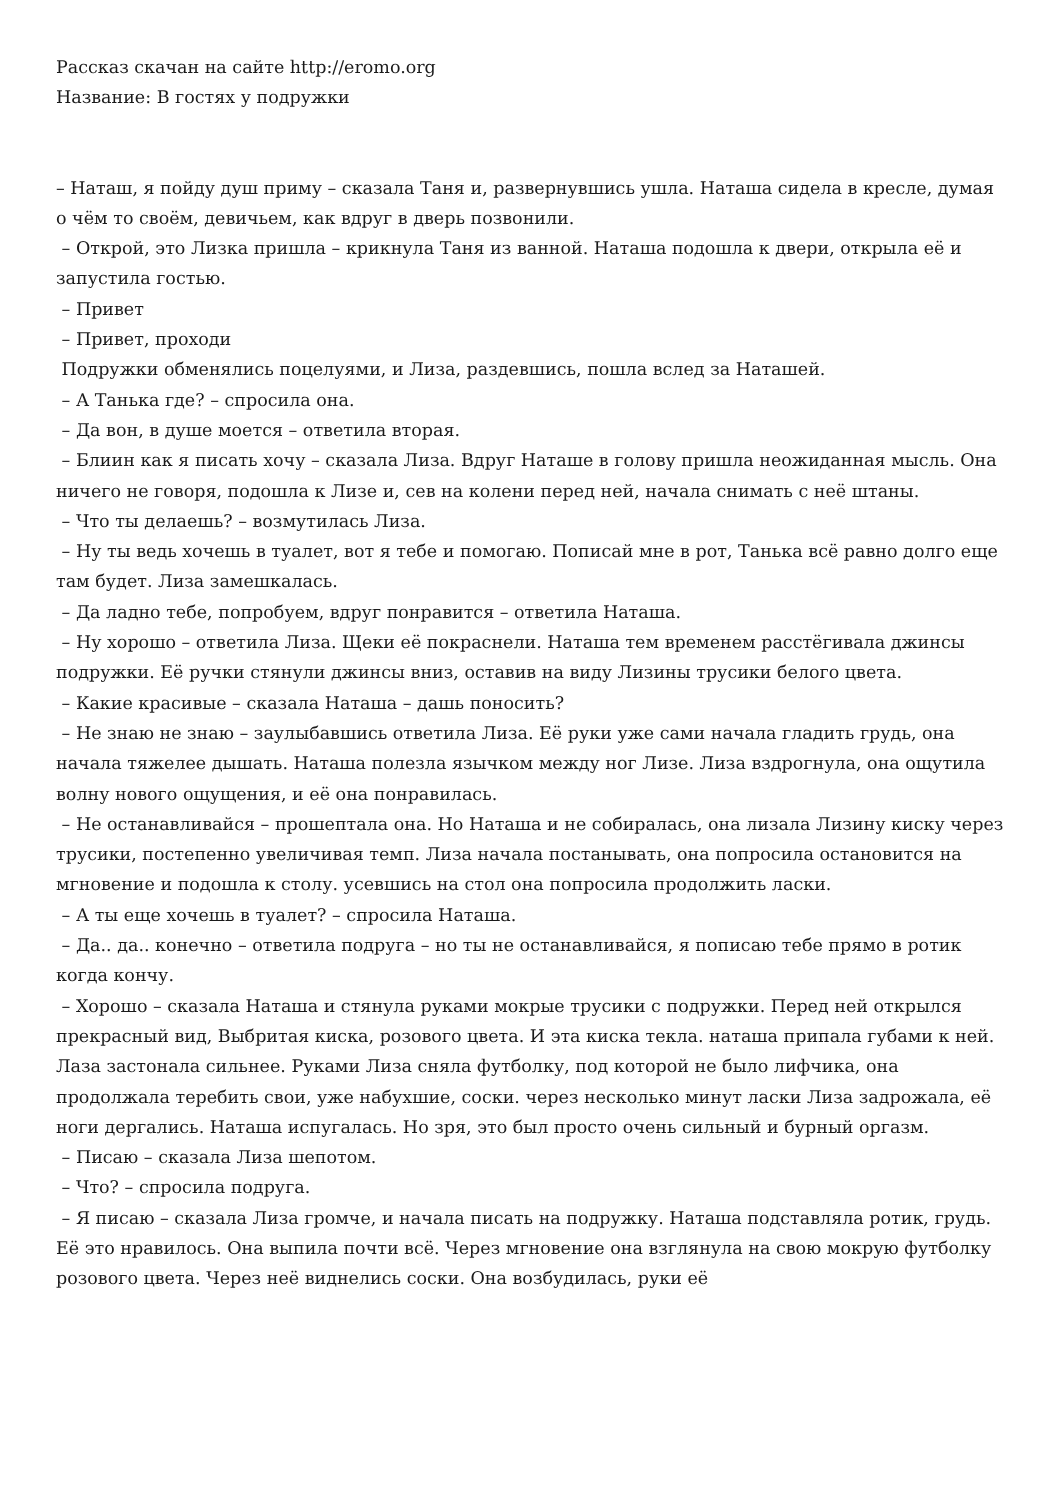Рассказ скачан на сайте http://eromo.org
Название: В гостях у подружки
– Наташ, я пойду душ приму – сказала Таня и, развернувшись ушла. Наташа сидела в кресле, думая о чём то своём, девичьем, как вдруг в дверь позвонили.
– Открой, это Лизка пришла – крикнула Таня из ванной. Наташа подошла к двери, открыла её и запустила гостью.
– Привет
– Привет, проходи
Подружки обменялись поцелуями, и Лиза, раздевшись, пошла вслед за Наташей.
– А Танька где? – спросила она.
– Да вон, в душе моется – ответила вторая.
– Блиин как я писать хочу – сказала Лиза. Вдруг Наташе в голову пришла неожиданная мысль. Она ничего не говоря, подошла к Лизе и, сев на колени перед ней, начала снимать с неё штаны.
– Что ты делаешь? – возмутилась Лиза.
– Ну ты ведь хочешь в туалет, вот я тебе и помогаю. Пописай мне в рот, Танька всё равно долго еще там будет. Лиза замешкалась.
– Да ладно тебе, попробуем, вдруг понравится – ответила Наташа.
– Ну хорошо – ответила Лиза. Щеки её покраснели. Наташа тем временем расстёгивала джинсы подружки. Её ручки стянули джинсы вниз, оставив на виду Лизины трусики белого цвета.
– Какие красивые – сказала Наташа – дашь поносить?
– Не знаю не знаю – заулыбавшись ответила Лиза. Её руки уже сами начала гладить грудь, она начала тяжелее дышать. Наташа полезла язычком между ног Лизе. Лиза вздрогнула, она ощутила волну нового ощущения, и её она понравилась.
– Не останавливайся – прошептала она. Но Наташа и не собиралась, она лизала Лизину киску через трусики, постепенно увеличивая темп. Лиза начала постанывать, она попросила остановится на мгновение и подошла к столу. усевшись на стол она попросила продолжить ласки.
– А ты еще хочешь в туалет? – спросила Наташа.
– Да.. да.. конечно – ответила подруга – но ты не останавливайся, я пописаю тебе прямо в ротик когда кончу.
– Хорошо – сказала Наташа и стянула руками мокрые трусики с подружки. Перед ней открылся прекрасный вид, Выбритая киска, розового цвета. И эта киска текла. наташа припала губами к ней. Лаза застонала сильнее. Руками Лиза сняла футболку, под которой не было лифчика, она продолжала теребить свои, уже набухшие, соски. через несколько минут ласки Лиза задрожала, её ноги дергались. Наташа испугалась. Но зря, это был просто очень сильный и бурный оргазм.
– Писаю – сказала Лиза шепотом.
– Что? – спросила подруга.
– Я писаю – сказала Лиза громче, и начала писать на подружку. Наташа подставляла ротик, грудь. Её это нравилось. Она выпила почти всё. Через мгновение она взглянула на свою мокрую футболку розового цвета. Через неё виднелись соски. Она возбудилась, руки её